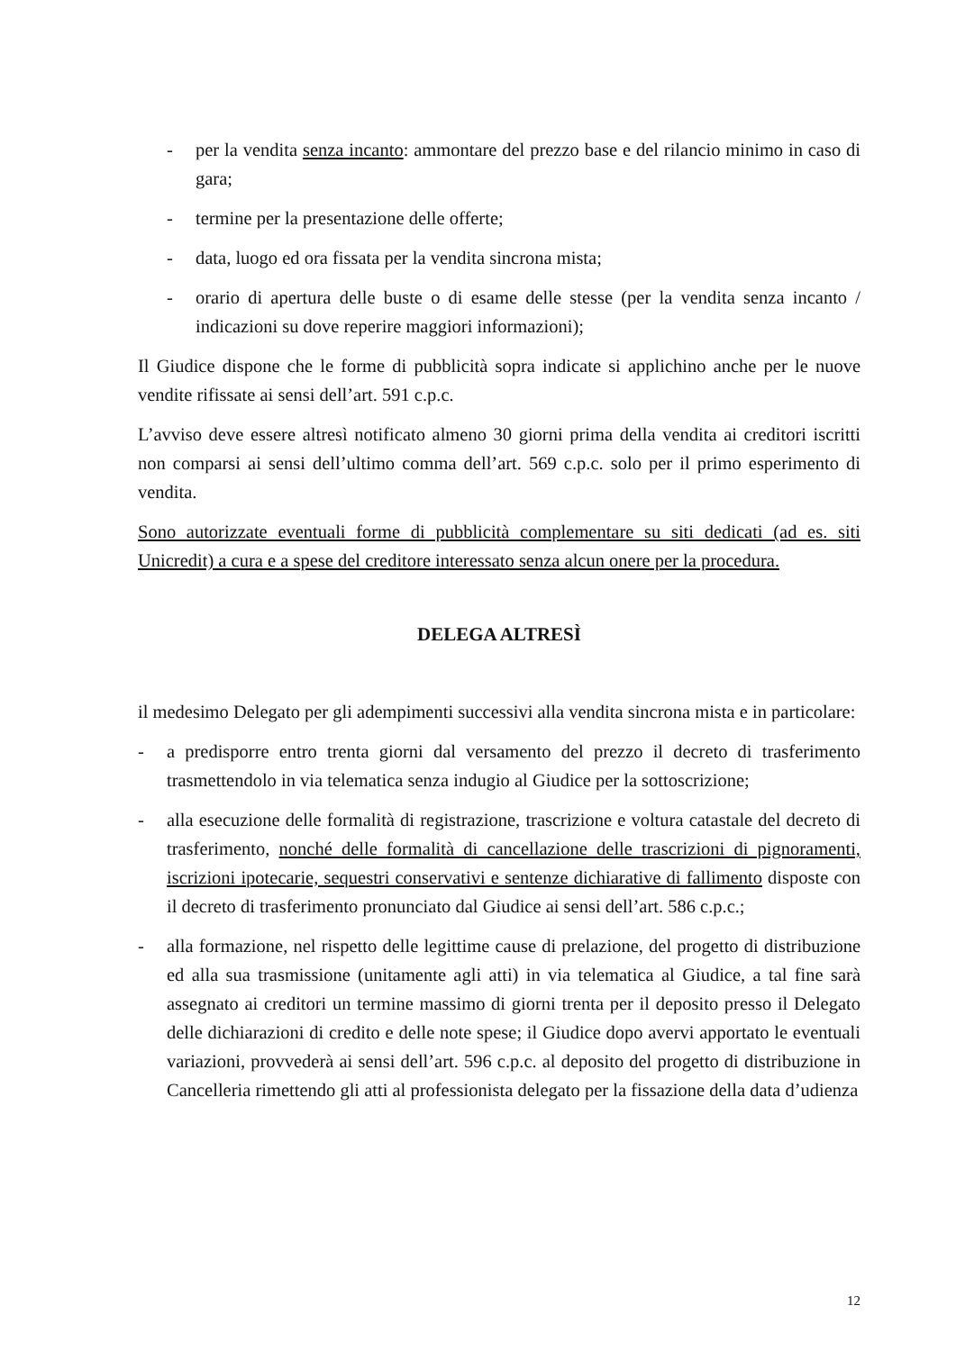- per la vendita senza incanto: ammontare del prezzo base e del rilancio minimo in caso di gara;
- termine per la presentazione delle offerte;
- data, luogo ed ora fissata per la vendita sincrona mista;
- orario di apertura delle buste o di esame delle stesse (per la vendita senza incanto / indicazioni su dove reperire maggiori informazioni);
Il Giudice dispone che le forme di pubblicità sopra indicate si applichino anche per le nuove vendite rifissate ai sensi dell’art. 591 c.p.c.
L’avviso deve essere altresì notificato almeno 30 giorni prima della vendita ai creditori iscritti non comparsi ai sensi dell’ultimo comma dell’art. 569 c.p.c. solo per il primo esperimento di vendita.
Sono autorizzate eventuali forme di pubblicità complementare su siti dedicati (ad es. siti Unicredit) a cura e a spese del creditore interessato senza alcun onere per la procedura.
DELEGA ALTRESÌ
il medesimo Delegato per gli adempimenti successivi alla vendita sincrona mista e in particolare:
- a predisporre entro trenta giorni dal versamento del prezzo il decreto di trasferimento trasmettendolo in via telematica senza indugio al Giudice per la sottoscrizione;
- alla esecuzione delle formalità di registrazione, trascrizione e voltura catastale del decreto di trasferimento, nonché delle formalità di cancellazione delle trascrizioni di pignoramenti, iscrizioni ipotecarie, sequestri conservativi e sentenze dichiarative di fallimento disposte con il decreto di trasferimento pronunciato dal Giudice ai sensi dell’art. 586 c.p.c.;
- alla formazione, nel rispetto delle legittime cause di prelazione, del progetto di distribuzione ed alla sua trasmissione (unitamente agli atti) in via telematica al Giudice, a tal fine sarà assegnato ai creditori un termine massimo di giorni trenta per il deposito presso il Delegato delle dichiarazioni di credito e delle note spese; il Giudice dopo avervi apportato le eventuali variazioni, provvederà ai sensi dell’art. 596 c.p.c. al deposito del progetto di distribuzione in Cancelleria rimettendo gli atti al professionista delegato per la fissazione della data d’udienza
12